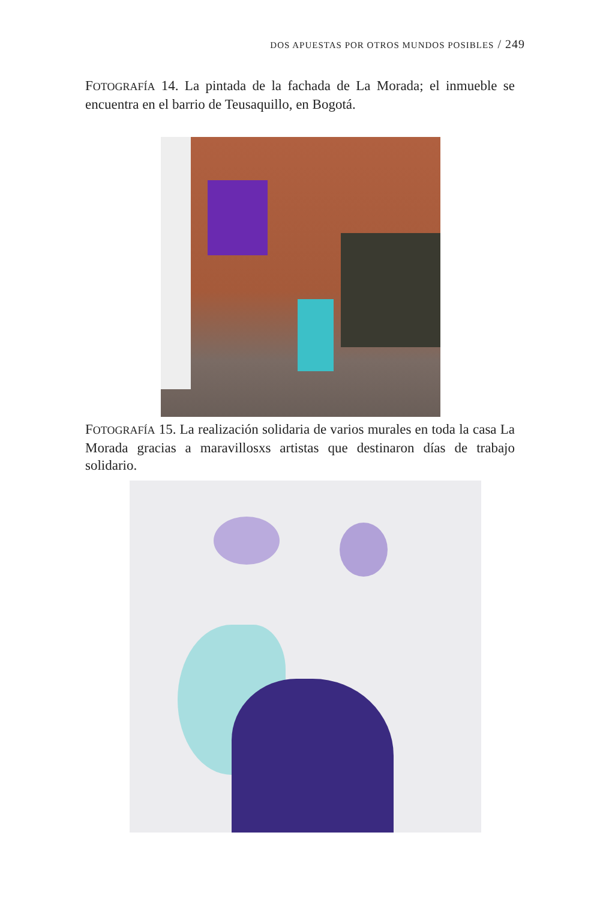DOS APUESTAS POR OTROS MUNDOS POSIBLES / 249
FOTOGRAFÍA 14. La pintada de la fachada de La Morada; el inmueble se encuentra en el barrio de Teusaquillo, en Bogotá.
FOTOGRAFÍA 15. La realización solidaria de varios murales en toda la casa La Morada gracias a maravillosxs artistas que destinaron días de trabajo solidario.